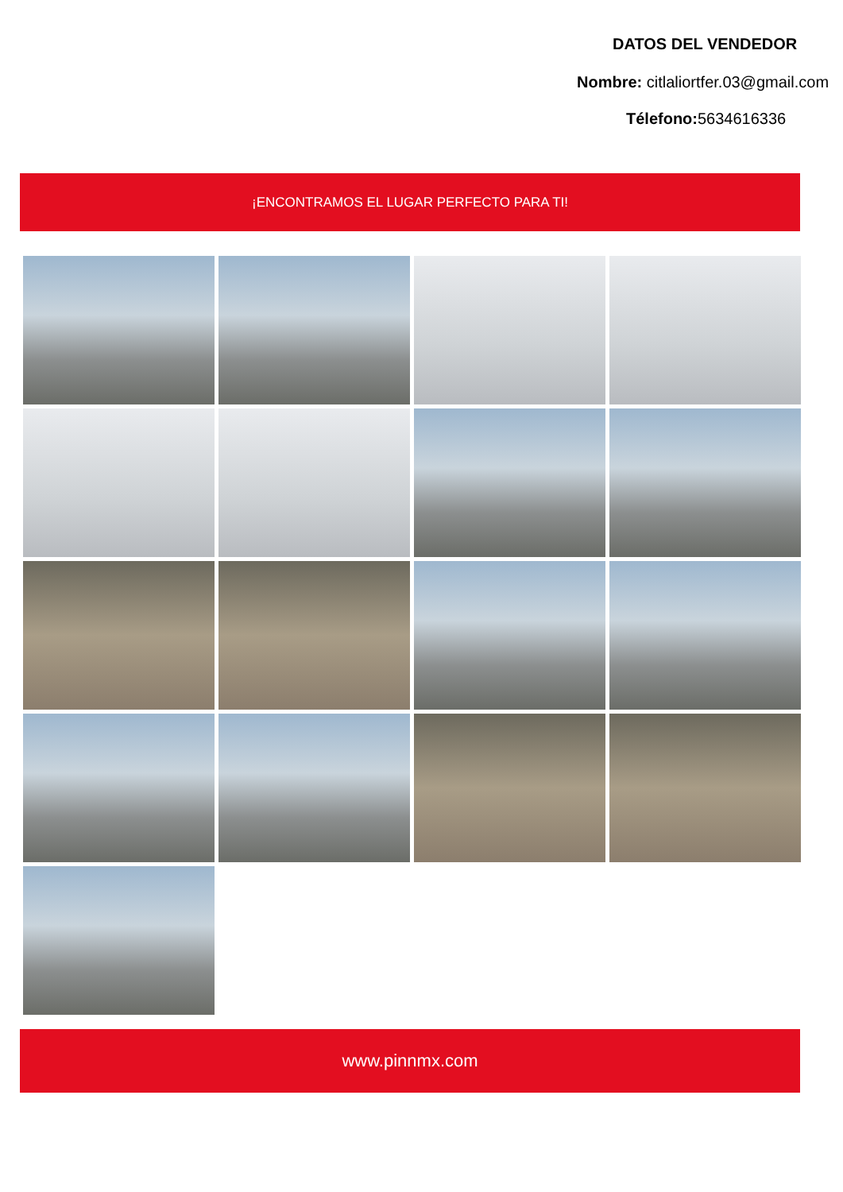DATOS DEL VENDEDOR
Nombre: citlaliortfer.03@gmail.com
Télefono: 5634616336
¡ENCONTRAMOS EL LUGAR PERFECTO PARA TI!
www.pinnmx.com